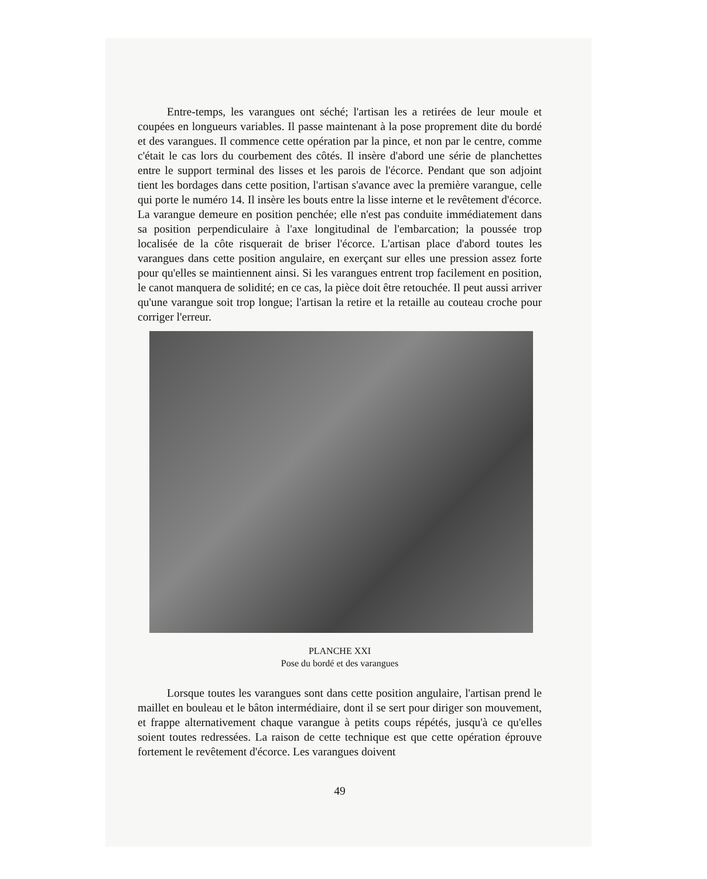Entre-temps, les varangues ont séché; l'artisan les a retirées de leur moule et coupées en longueurs variables. Il passe maintenant à la pose proprement dite du bordé et des varangues. Il commence cette opération par la pince, et non par le centre, comme c'était le cas lors du courbement des côtés. Il insère d'abord une série de planchettes entre le support terminal des lisses et les parois de l'écorce. Pendant que son adjoint tient les bordages dans cette position, l'artisan s'avance avec la première varangue, celle qui porte le numéro 14. Il insère les bouts entre la lisse interne et le revêtement d'écorce. La varangue demeure en position penchée; elle n'est pas conduite immédiatement dans sa position perpendiculaire à l'axe longitudinal de l'embarcation; la poussée trop localisée de la côte risquerait de briser l'écorce. L'artisan place d'abord toutes les varangues dans cette position angulaire, en exerçant sur elles une pression assez forte pour qu'elles se maintiennent ainsi. Si les varangues entrent trop facilement en position, le canot manquera de solidité; en ce cas, la pièce doit être retouchée. Il peut aussi arriver qu'une varangue soit trop longue; l'artisan la retire et la retaille au couteau croche pour corriger l'erreur.
PLANCHE XXI
Pose du bordé et des varangues
Lorsque toutes les varangues sont dans cette position angulaire, l'artisan prend le maillet en bouleau et le bâton intermédiaire, dont il se sert pour diriger son mouvement, et frappe alternativement chaque varangue à petits coups répétés, jusqu'à ce qu'elles soient toutes redressées. La raison de cette technique est que cette opération éprouve fortement le revêtement d'écorce. Les varangues doivent
49